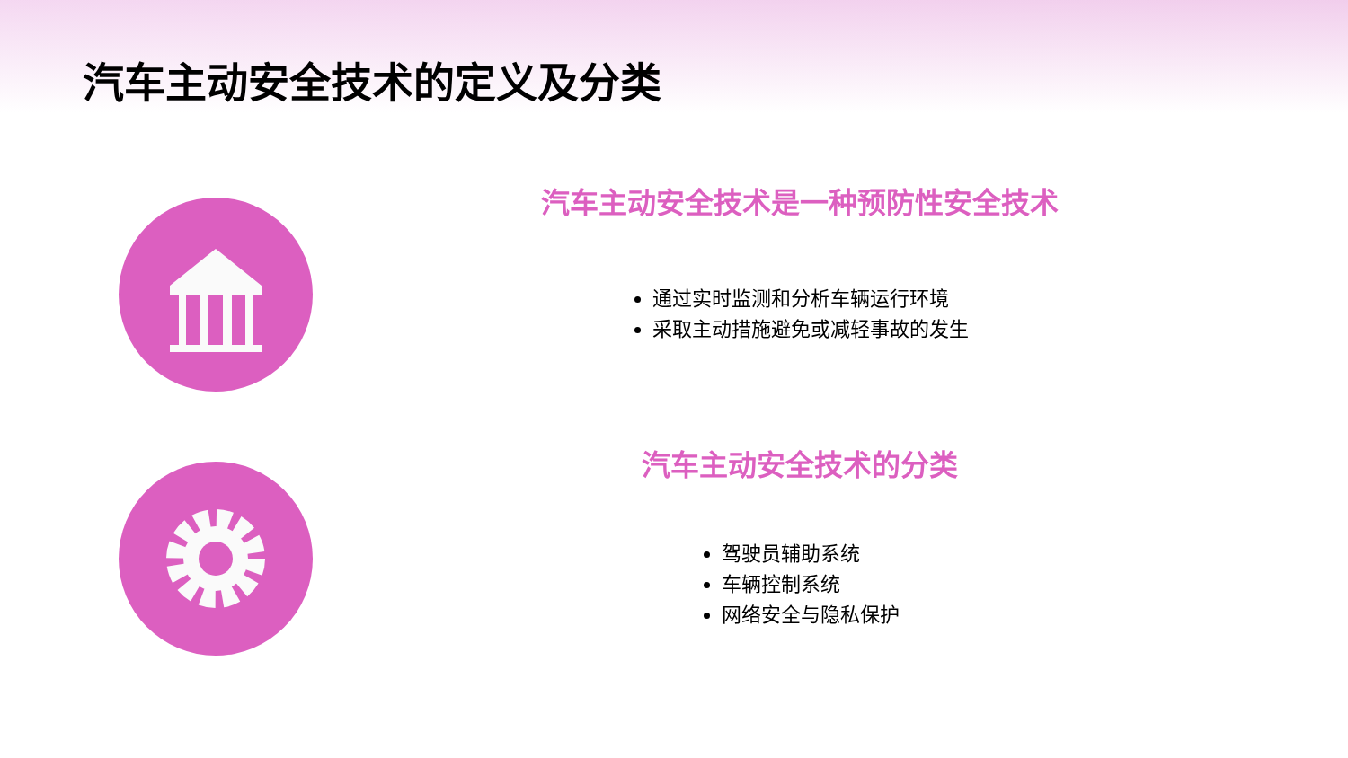汽车主动安全技术的定义及分类
汽车主动安全技术是一种预防性安全技术
通过实时监测和分析车辆运行环境
采取主动措施避免或减轻事故的发生
汽车主动安全技术的分类
驾驶员辅助系统
车辆控制系统
网络安全与隐私保护